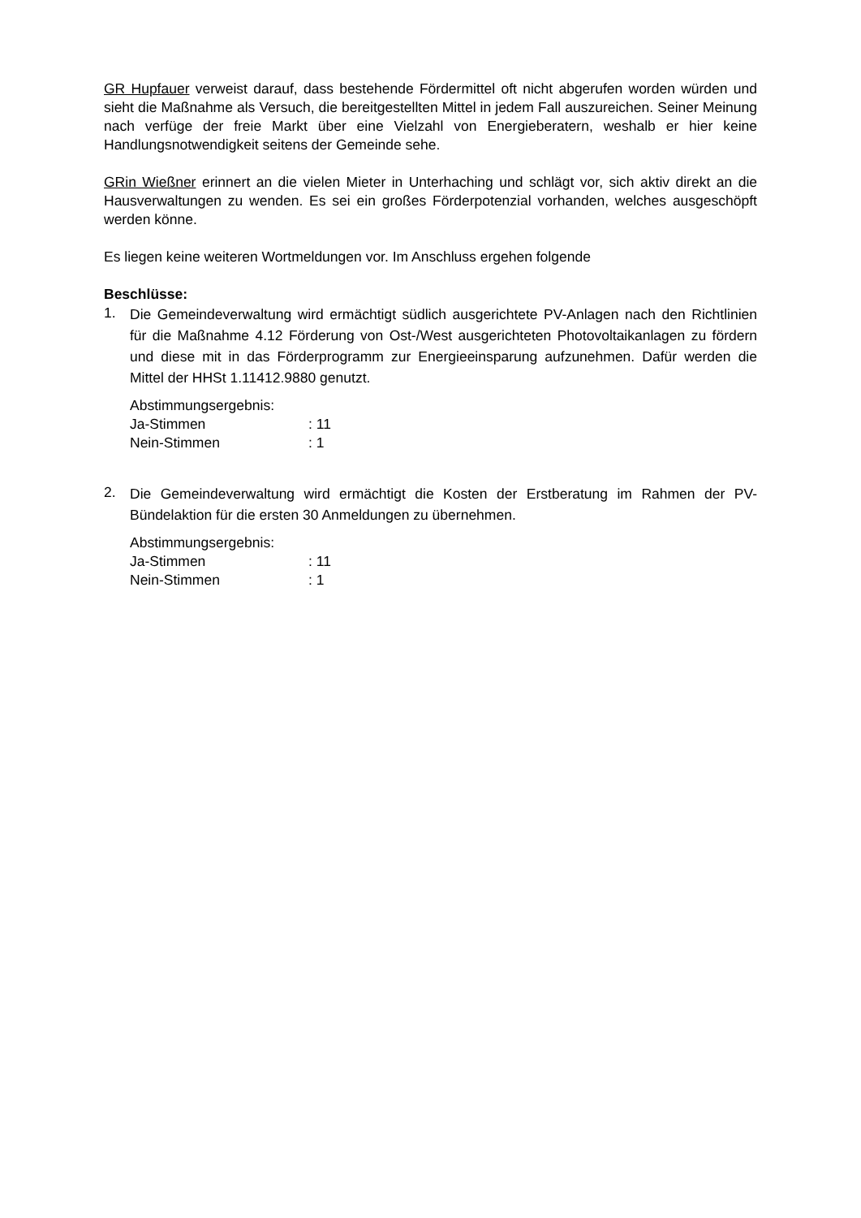GR Hupfauer verweist darauf, dass bestehende Fördermittel oft nicht abgerufen worden würden und sieht die Maßnahme als Versuch, die bereitgestellten Mittel in jedem Fall auszureichen. Seiner Meinung nach verfüge der freie Markt über eine Vielzahl von Energieberatern, weshalb er hier keine Handlungsnotwendigkeit seitens der Gemeinde sehe.
GRin Wießner erinnert an die vielen Mieter in Unterhaching und schlägt vor, sich aktiv direkt an die Hausverwaltungen zu wenden. Es sei ein großes Förderpotenzial vorhanden, welches ausgeschöpft werden könne.
Es liegen keine weiteren Wortmeldungen vor. Im Anschluss ergehen folgende
Beschlüsse:
1.
Die Gemeindeverwaltung wird ermächtigt südlich ausgerichtete PV-Anlagen nach den Richtlinien für die Maßnahme 4.12 Förderung von Ost-/West ausgerichteten Photovoltaikanlagen zu fördern und diese mit in das Förderprogramm zur Energieeinsparung aufzunehmen. Dafür werden die Mittel der HHSt 1.11412.9880 genutzt.
Abstimmungsergebnis:
Ja-Stimmen: 11
Nein-Stimmen: 1
2.
Die Gemeindeverwaltung wird ermächtigt die Kosten der Erstberatung im Rahmen der PV-Bündelaktion für die ersten 30 Anmeldungen zu übernehmen.
Abstimmungsergebnis:
Ja-Stimmen: 11
Nein-Stimmen: 1